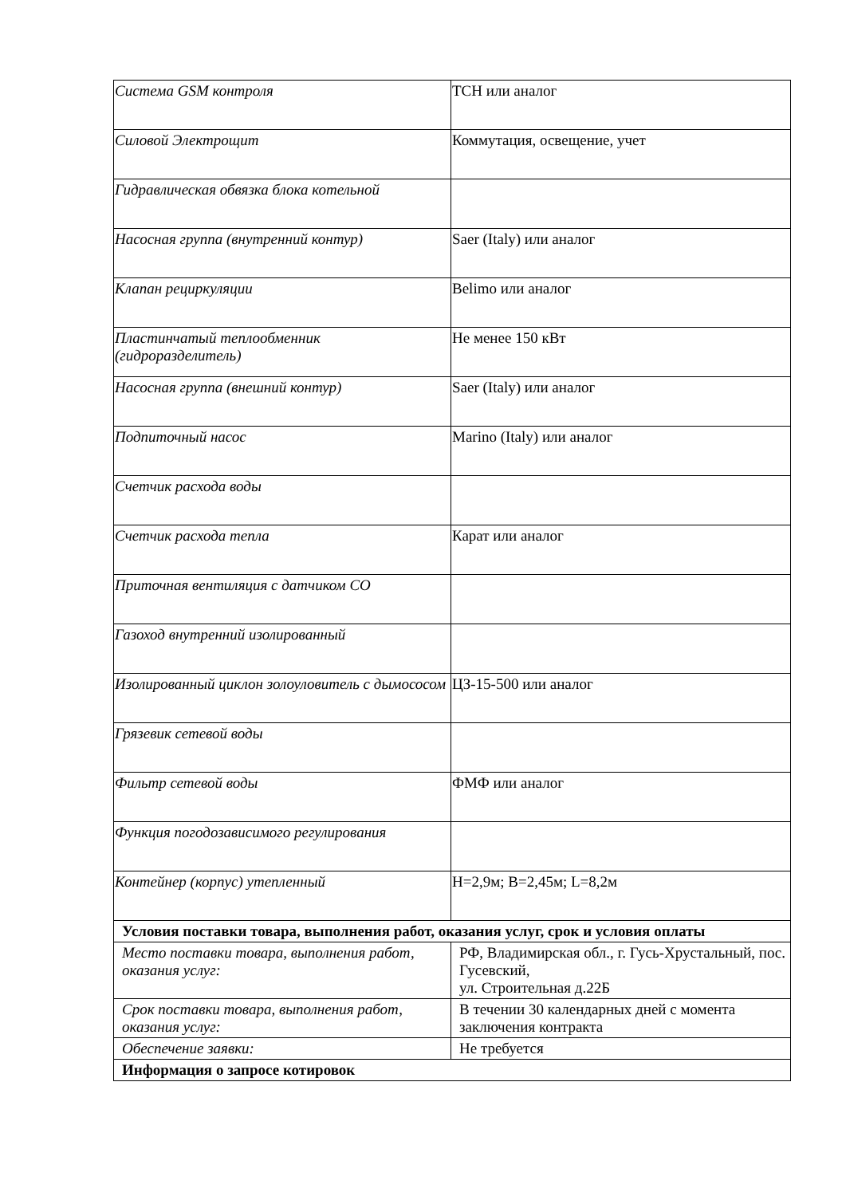| Система GSM контроля | ТСН или аналог |
| Силовой Электрощит | Коммутация, освещение, учет |
| Гидравлическая обвязка блока котельной | |
| Насосная группа (внутренний контур) | Saer (Italy) или аналог |
| Клапан рециркуляции | Belimo или аналог |
| Пластинчатый теплообменник (гидроразделитель) | Не менее 150 кВт |
| Насосная группа (внешний контур) | Saer (Italy) или аналог |
| Подпиточный насос | Marino (Italy) или аналог |
| Счетчик расхода воды | |
| Счетчик расхода тепла | Карат или аналог |
| Приточная вентиляция с датчиком СО | |
| Газоход внутренний изолированный | |
| Изолированный циклон золоуловитель с дымососом | ЦЗ-15-500 или аналог |
| Грязевик сетевой воды | |
| Фильтр сетевой воды | ФМФ или аналог |
| Функция погодозависимого регулирования | |
| Контейнер (корпус) утепленный | Н=2,9м; В=2,45м; L=8,2м |
| Условия поставки товара, выполнения работ, оказания услуг, срок и условия оплаты | |
| Место поставки товара, выполнения работ, оказания услуг: | РФ, Владимирская обл., г. Гусь-Хрустальный, пос. Гусевский, ул. Строительная д.22Б |
| Срок поставки товара, выполнения работ, оказания услуг: | В течении 30 календарных дней с момента заключения контракта |
| Обеспечение заявки: | Не требуется |
| Информация о запросе котировок | |